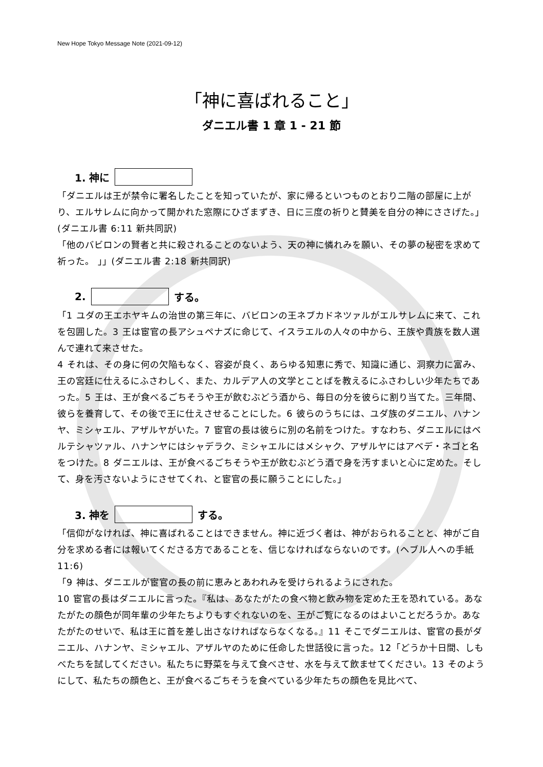New Hope Tokyo Message Note (2021-09-12)
「神に喜ばれること」
ダニエル書 1 章 1 - 21 節
1. 神に
「ダニエルは王が禁令に署名したことを知っていたが、家に帰るといつものとおり二階の部屋に上がり、エルサレムに向かって開かれた窓際にひざまずき、日に三度の祈りと賛美を自分の神にささげた。」(ダニエル書 6:11 新共同訳)
「他のバビロンの賢者と共に殺されることのないよう、天の神に憐れみを願い、その夢の秘密を求めて祈った。 」」(ダニエル書 2:18 新共同訳)
2. する。
「1 ユダの王エホヤキムの治世の第三年に、バビロンの王ネブカドネツァルがエルサレムに来て、これを包囲した。3 王は宦官の長アシュペナズに命じて、イスラエルの人々の中から、王族や貴族を数人選んで連れて来させた。
4 それは、その身に何の欠陥もなく、容姿が良く、あらゆる知恵に秀で、知識に通じ、洞察力に富み、王の宮廷に仕えるにふさわしく、また、カルデア人の文学とことばを教えるにふさわしい少年たちであった。5 王は、王が食べるごちそうや王が飲むぶどう酒から、毎日の分を彼らに割り当てた。三年間、彼らを養育して、その後で王に仕えさせることにした。6 彼らのうちには、ユダ族のダニエル、ハナンヤ、ミシャエル、アザルヤがいた。7 宦官の長は彼らに別の名前をつけた。すなわち、ダニエルにはベルテシャツァル、ハナンヤにはシャデラク、ミシャエルにはメシャク、アザルヤにはアベデ・ネゴと名をつけた。8 ダニエルは、王が食べるごちそうや王が飲むぶどう酒で身を汚すまいと心に定めた。そして、身を汚さないようにさせてくれ、と宦官の長に願うことにした。」
3. 神を する。
「信仰がなければ、神に喜ばれることはできません。神に近づく者は、神がおられることと、神がご自分を求める者には報いてくださる方であることを、信じなければならないのです。(ヘブル人への手紙 11:6)
「9 神は、ダニエルが宦官の長の前に恵みとあわれみを受けられるようにされた。
10 宦官の長はダニエルに言った。『私は、あなたがたの食べ物と飲み物を定めた王を恐れている。あなたがたの顔色が同年輩の少年たちよりもすぐれないのを、王がご覧になるのはよいことだろうか。あなたがたのせいで、私は王に首を差し出さなければならなくなる。』11 そこでダニエルは、宦官の長がダニエル、ハナンヤ、ミシャエル、アザルヤのために任命した世話役に言った。12「どうか十日間、しもべたちを試してください。私たちに野菜を与えて食べさせ、水を与えて飲ませてください。13 そのようにして、私たちの顔色と、王が食べるごちそうを食べている少年たちの顔色を見比べて、